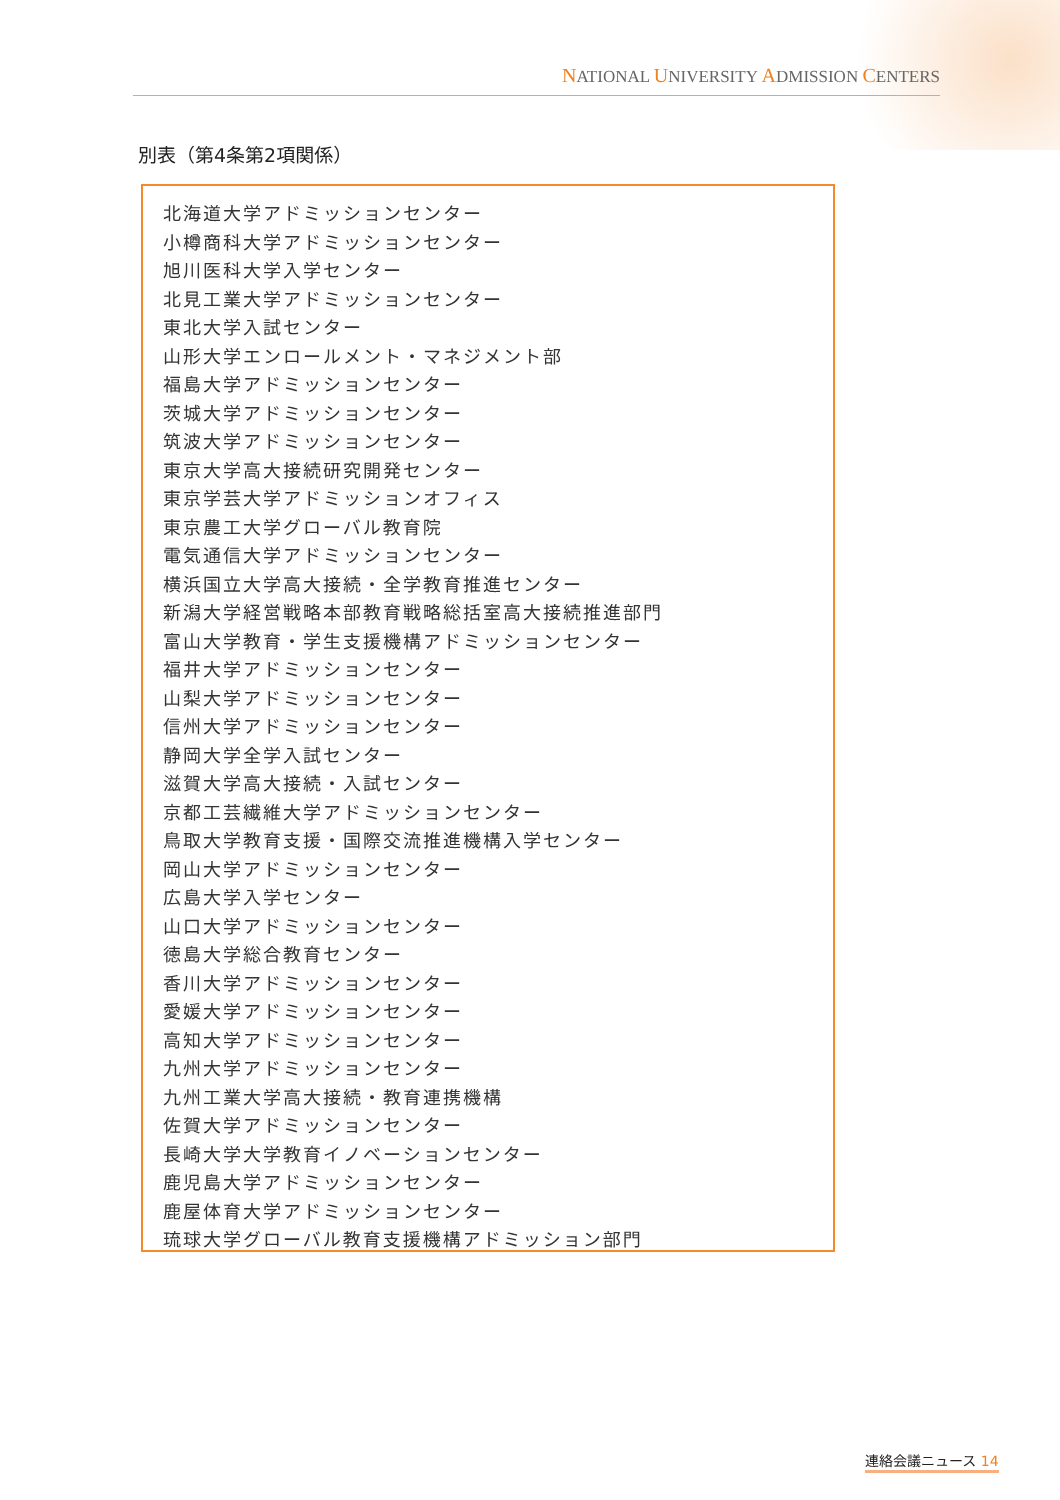NATIONAL UNIVERSITY ADMISSION CENTERS
別表（第4条第2項関係）
北海道大学アドミッションセンター
小樽商科大学アドミッションセンター
旭川医科大学入学センター
北見工業大学アドミッションセンター
東北大学入試センター
山形大学エンロールメント・マネジメント部
福島大学アドミッションセンター
茨城大学アドミッションセンター
筑波大学アドミッションセンター
東京大学高大接続研究開発センター
東京学芸大学アドミッションオフィス
東京農工大学グローバル教育院
電気通信大学アドミッションセンター
横浜国立大学高大接続・全学教育推進センター
新潟大学経営戦略本部教育戦略総括室高大接続推進部門
富山大学教育・学生支援機構アドミッションセンター
福井大学アドミッションセンター
山梨大学アドミッションセンター
信州大学アドミッションセンター
静岡大学全学入試センター
滋賀大学高大接続・入試センター
京都工芸繊維大学アドミッションセンター
鳥取大学教育支援・国際交流推進機構入学センター
岡山大学アドミッションセンター
広島大学入学センター
山口大学アドミッションセンター
徳島大学総合教育センター
香川大学アドミッションセンター
愛媛大学アドミッションセンター
高知大学アドミッションセンター
九州大学アドミッションセンター
九州工業大学高大接続・教育連携機構
佐賀大学アドミッションセンター
長崎大学大学教育イノベーションセンター
鹿児島大学アドミッションセンター
鹿屋体育大学アドミッションセンター
琉球大学グローバル教育支援機構アドミッション部門
連絡会議ニュース 14